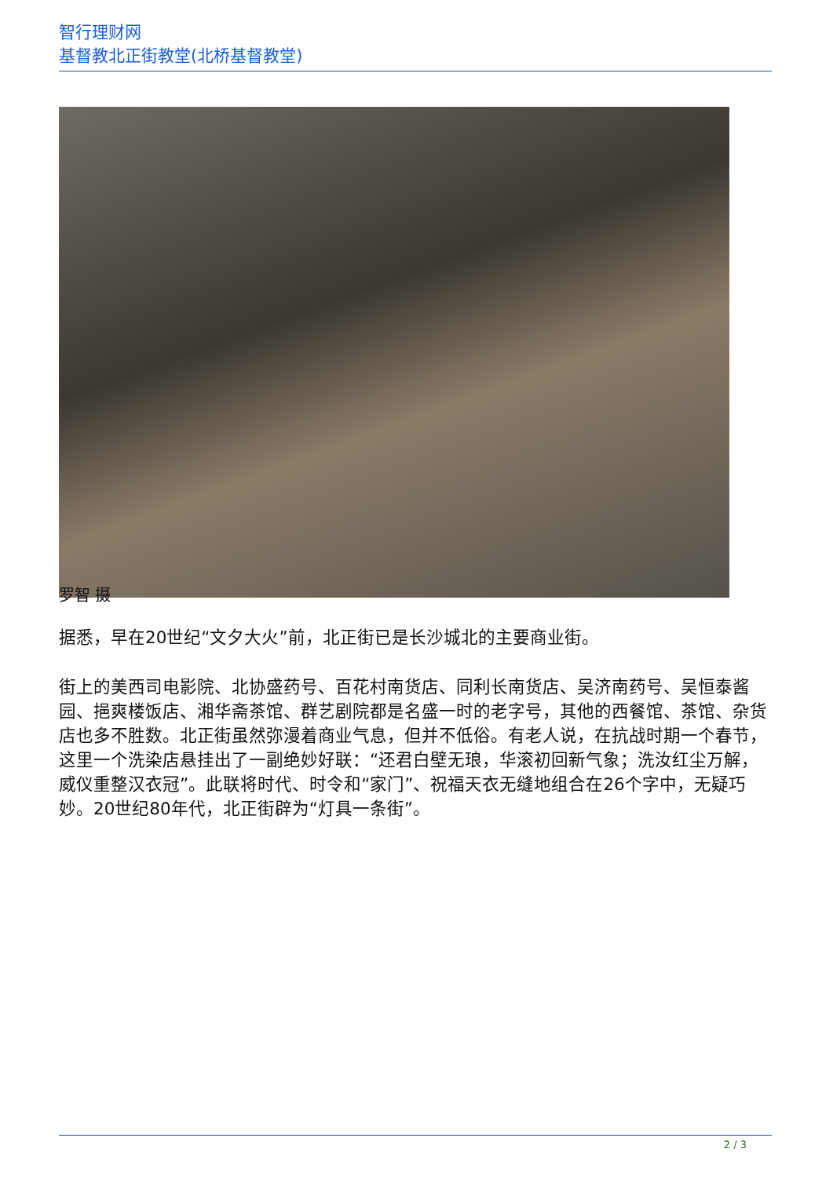智行理财网
基督教北正街教堂(北桥基督教堂)
罗智 摄
据悉，早在20世纪“文夕大火”前，北正街已是长沙城北的主要商业街。
街上的美西司电影院、北协盛药号、百花村南货店、同利长南货店、吴济南药号、吴恒泰酱园、挹爽楼饭店、湘华斋茶馆、群艺剧院都是名盛一时的老字号，其他的西餐馆、茶馆、杂货店也多不胜数。北正街虽然弥漫着商业气息，但并不低俗。有老人说，在抗战时期一个春节，这里一个洗染店悬挂出了一副绝妙好联：“还君白壁无琅，华滚初回新气象；洗汝红尘万解，威仪重整汉衣冠”。此联将时代、时令和“家门”、祝福天衣无缝地组合在26个字中，无疑巧妙。20世纪80年代，北正街辟为“灯具一条街”。
2 / 3